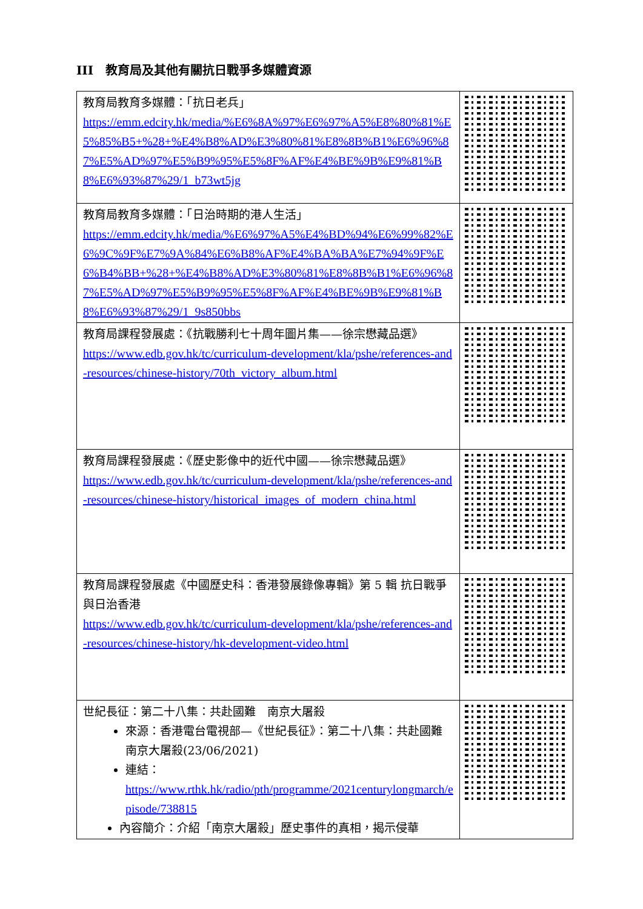III　教育局及其他有關抗日戰爭多媒體資源
| 教育局教育多媒體：「抗日老兵」 https://emm.edcity.hk/media/%E6%8A%97%E6%97%A5%E8%80%81%E5%85%B5+%28+%E4%B8%AD%E3%80%81%E8%8B%B1%E6%96%87%E5%AD%97%E5%B9%95%E5%8F%AF%E4%BE%9B%E9%81%B8%E6%93%87%29/1_b73wt5jg | |
| 教育局教育多媒體：「日治時期的港人生活」 https://emm.edcity.hk/media/%E6%97%A5%E4%BD%94%E6%99%82%E6%9C%9F%E7%9A%84%E6%B8%AF%E4%BA%BA%E7%94%9F%E6%B4%BB+%28+%E4%B8%AD%E3%80%81%E8%8B%B1%E6%96%87%E5%AD%97%E5%B9%95%E5%8F%AF%E4%BE%9B%E9%81%B8%E6%93%87%29/1_9s850bbs | |
| 教育局課程發展處：《抗戰勝利七十周年圖片集——徐宗懋藏品選》 https://www.edb.gov.hk/tc/curriculum-development/kla/pshe/references-and-resources/chinese-history/70th_victory_album.html | |
| 教育局課程發展處：《歷史影像中的近代中國——徐宗懋藏品選》 https://www.edb.gov.hk/tc/curriculum-development/kla/pshe/references-and-resources/chinese-history/historical_images_of_modern_china.html | |
| 教育局課程發展處《中國歷史科：香港發展錄像專輯》第 5 輯 抗日戰爭與日治香港 https://www.edb.gov.hk/tc/curriculum-development/kla/pshe/references-and-resources/chinese-history/hk-development-video.html | |
| 世紀長征：第二十八集：共赴國難 南京大屠殺 來源：香港電台電視部—《世紀長征》：第二十八集：共赴國難 南京大屠殺(23/06/2021) 連結： https://www.rthk.hk/radio/pth/programme/2021centurylongmarch/episode/738815 內容簡介：介紹「南京大屠殺」歷史事件的真相，揭示侵華 | |